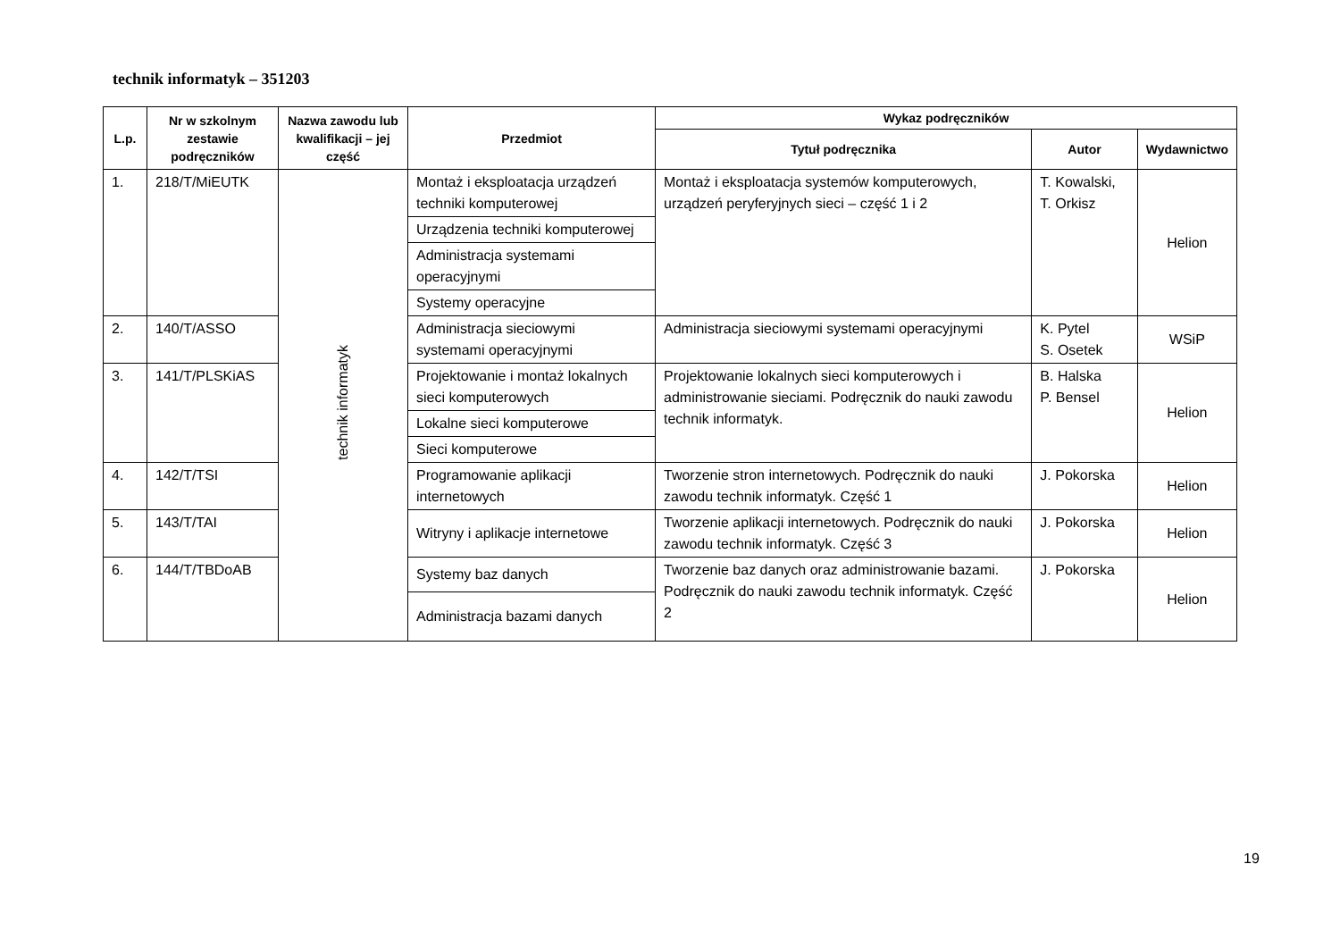technik informatyk – 351203
| L.p. | Nr w szkolnym zestawie podręczników | Nazwa zawodu lub kwalifikacji – jej część | Przedmiot | Wykaz podręczników | | |
| --- | --- | --- | --- | --- | --- | --- |
| | | | | Tytuł podręcznika | Autor | Wydawnictwo |
| 1. | 218/T/MiEUTK | technik informatyk | Montaż i eksploatacja urządzeń techniki komputerowej | Montaż i eksploatacja systemów komputerowych, urządzeń peryferyjnych sieci – część 1 i 2 | T. Kowalski, T. Orkisz | Helion |
| | | | Urządzenia techniki komputerowej | | | |
| | | | Administracja systemami operacyjnymi | | | |
| | | | Systemy operacyjne | | | |
| 2. | 140/T/ASSO | | Administracja sieciowymi systemami operacyjnymi | Administracja sieciowymi systemami operacyjnymi | K. Pytel S. Osetek | WSiP |
| 3. | 141/T/PLSKiAS | | Projektowanie i montaż lokalnych sieci komputerowych | Projektowanie lokalnych sieci komputerowych i administrowanie sieciami. Podręcznik do nauki zawodu technik informatyk. | B. Halska P. Bensel | Helion |
| | | | Lokalne sieci komputerowe | | | |
| | | | Sieci komputerowe | | | |
| 4. | 142/T/TSI | | Programowanie aplikacji internetowych | Tworzenie stron internetowych. Podręcznik do nauki zawodu technik informatyk. Część 1 | J. Pokorska | Helion |
| 5. | 143/T/TAI | | Witryny i aplikacje internetowe | Tworzenie aplikacji internetowych. Podręcznik do nauki zawodu technik informatyk. Część 3 | J. Pokorska | Helion |
| 6. | 144/T/TBDoAB | | Systemy baz danych | Tworzenie baz danych oraz administrowanie bazami. Podręcznik do nauki zawodu technik informatyk. Część 2 | J. Pokorska | Helion |
| | | | Administracja bazami danych | | | |
19